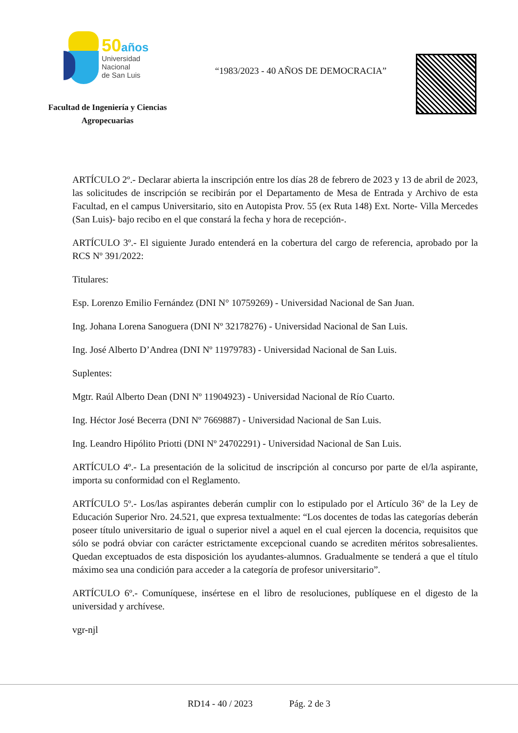50 años
Universidad
Nacional
de San Luis
Facultad de Ingeniería y Ciencias Agropecuarias
“1983/2023 - 40 AÑOS DE DEMOCRACIA”
ARTÍCULO 2º.- Declarar abierta la inscripción entre los días 28 de febrero de 2023 y 13 de abril de 2023, las solicitudes de inscripción se recibirán por el Departamento de Mesa de Entrada y Archivo de esta Facultad, en el campus Universitario, sito en Autopista Prov. 55 (ex Ruta 148) Ext. Norte- Villa Mercedes (San Luis)- bajo recibo en el que constará la fecha y hora de recepción-.
ARTÍCULO 3º.- El siguiente Jurado entenderá en la cobertura del cargo de referencia, aprobado por la RCS Nº 391/2022:
Titulares:
Esp. Lorenzo Emilio Fernández (DNI N° 10759269) - Universidad Nacional de San Juan.
Ing. Johana Lorena Sanoguera (DNI Nº 32178276) - Universidad Nacional de San Luis.
Ing. José Alberto D’Andrea (DNI Nº 11979783) - Universidad Nacional de San Luis.
Suplentes:
Mgtr. Raúl Alberto Dean (DNI Nº 11904923) - Universidad Nacional de Río Cuarto.
Ing. Héctor José Becerra (DNI Nº 7669887) - Universidad Nacional de San Luis.
Ing. Leandro Hipólito Priotti (DNI Nº 24702291) - Universidad Nacional de San Luis.
ARTÍCULO 4º.- La presentación de la solicitud de inscripción al concurso por parte de el/la aspirante, importa su conformidad con el Reglamento.
ARTÍCULO 5º.- Los/las aspirantes deberán cumplir con lo estipulado por el Artículo 36º de la Ley de Educación Superior Nro. 24.521, que expresa textualmente: “Los docentes de todas las categorías deberán poseer título universitario de igual o superior nivel a aquel en el cual ejercen la docencia, requisitos que sólo se podrá obviar con carácter estrictamente excepcional cuando se acrediten méritos sobresalientes. Quedan exceptuados de esta disposición los ayudantes-alumnos. Gradualmente se tenderá a que el título máximo sea una condición para acceder a la categoría de profesor universitario”.
ARTÍCULO 6º.- Comuníquese, insértese en el libro de resoluciones, publíquese en el digesto de la universidad y archívese.
vgr-njl
RD14 - 40 / 2023 Pág. 2 de 3